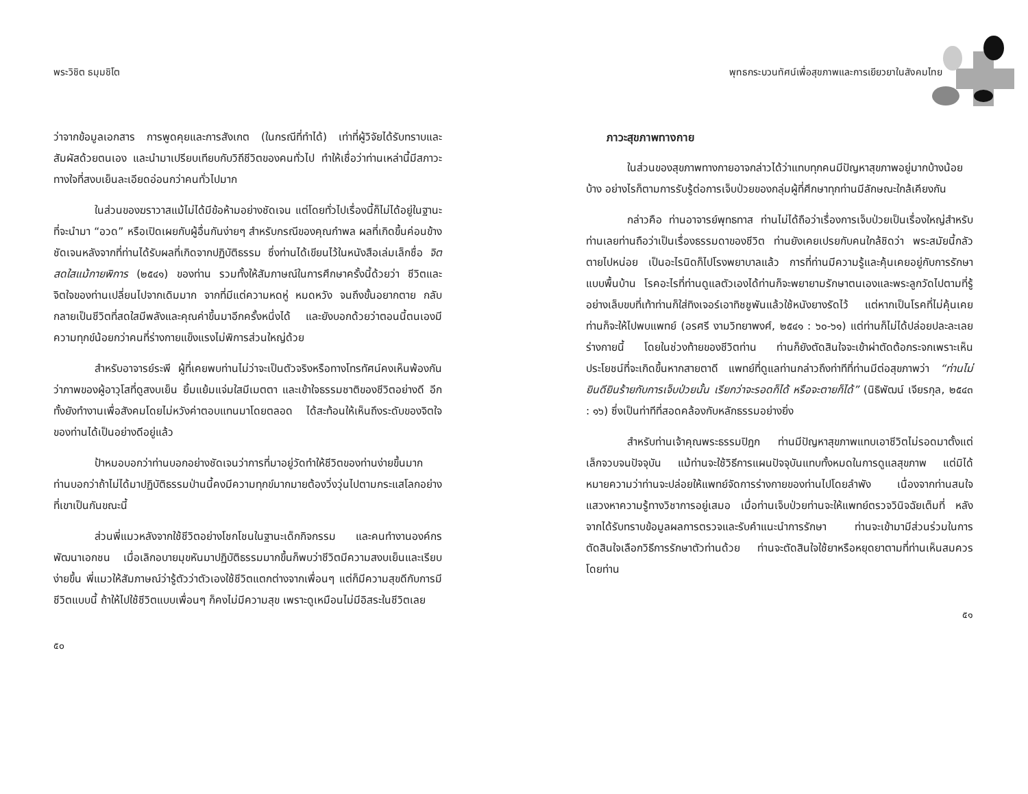พระวิชิต ธมฺมชิโต
ว่าจากข้อมูลเอกสาร การพูดคุยและการสังเกต (ในกรณีที่ทำได้) เท่าที่ผู้วิจัยได้รับทราบและสัมผัสด้วยตนเอง และนำมาเปรียบเทียบกับวิถีชีวิตของคนทั่วไป ทำให้เชื่อว่าท่านเหล่านี้มีสภาวะทางใจที่สงบเย็นละเอียดอ่อนกว่าคนทั่วไปมาก
ในส่วนของฆราวาสแม้ไม่ได้มีข้อห้ามอย่างชัดเจน แต่โดยทั่วไปเรื่องนี้ก็ไม่ได้อยู่ในฐานะที่จะนำมา “อวด” หรือเปิดเผยกับผู้อื่นกันง่ายๆ สำหรับกรณีของคุณกำพล ผลที่เกิดขึ้นค่อนข้างชัดเจนหลังจากที่ท่านได้รับผลที่เกิดจากปฏิบัติธรรม ซึ่งท่านได้เขียนไว้ในหนังสือเล่มเล็กชื่อ จิตสดใสแม้กายพิการ (๒๕๔๑) ของท่าน รวมทั้งให้สัมภาษณ์ในการศึกษาครั้งนี้ด้วยว่า ชีวิตและจิตใจของท่านเปลี่ยนไปจากเดิมมาก จากที่มีแต่ความหดหู่ หมดหวัง จนถึงขั้นอยากตาย กลับกลายเป็นชีวิตที่สดใสมีพลังและคุณค่าขึ้นมาอีกครั้งหนึ่งได้ และยังบอกด้วยว่าตอนนี้ตนเองมีความทุกข์น้อยกว่าคนที่ร่างกายแข็งแรงไม่พิการส่วนใหญ่ด้วย
สำหรับอาจารย์ระพี ผู้ที่เคยพบท่านไม่ว่าจะเป็นตัวจริงหรือทางโทรทัศน์คงเห็นพ้องกันว่าภาพของผู้อาวุโสที่ดูสงบเย็น ยิ้มแย้มแจ่มใสมีเมตตา และเข้าใจธรรมชาติของชีวิตอย่างดี อีกทั้งยังทำงานเพื่อสังคมโดยไม่หวังค่าตอบแทนมาโดยตลอด ได้สะท้อนให้เห็นถึงระดับของจิตใจของท่านได้เป็นอย่างดีอยู่แล้ว
ป้าหมอบอกว่าท่านบอกอย่างชัดเจนว่าการที่มาอยู่วัดทำให้ชีวิตของท่านง่ายขึ้นมาก ท่านบอกว่าถ้าไม่ได้มาปฏิบัติธรรมป่านนี้คงมีความทุกข์มากมายต้องวิ่งวุ่นไปตามกระแสโลกอย่างที่เขาเป็นกันขณะนี้
ส่วนพี่แมวหลังจากใช้ชีวิตอย่างโชกโชนในฐานะเด็กกิจกรรม และคนทำงานองค์กรพัฒนาเอกชน เมื่อเลิกอบายมุขหันมาปฏิบัติธรรมมากขึ้นก็พบว่าชีวิตมีความสงบเย็นและเรียบง่ายขึ้น พี่แมวให้สัมภาษณ์ว่ารู้ตัวว่าตัวเองใช้ชีวิตแตกต่างจากเพื่อนๆ แต่ก็มีความสุขดีกับการมีชีวิตแบบนี้ ถ้าให้ไปใช้ชีวิตแบบเพื่อนๆ ก็คงไม่มีความสุข เพราะดูเหมือนไม่มีอิสระในชีวิตเลย
๕๐
พุทธกระบวนทัศน์เพื่อสุขภาพและการเยียวยาในสังคมไทย
ภาวะสุขภาพทางกาย
ในส่วนของสุขภาพทางกายอาจกล่าวได้ว่าแทบทุกคนมีปัญหาสุขภาพอยู่มากบ้างน้อยบ้าง อย่างไรก็ตามการรับรู้ต่อการเจ็บป่วยของกลุ่มผู้ที่ศึกษาทุกท่านมีลักษณะใกล้เคียงกัน
กล่าวคือ ท่านอาจารย์พุทธทาส ท่านไม่ได้ถือว่าเรื่องการเจ็บป่วยเป็นเรื่องใหญ่สำหรับท่านเลยท่านถือว่าเป็นเรื่องธรรมดาของชีวิต ท่านยังเคยเปรยกับคนใกล้ชิดว่า พระสมัยนี้กลัวตายไปหน่อย เป็นอะไรนิดก็ไปโรงพยาบาลแล้ว การที่ท่านมีความรู้และคุ้นเคยอยู่กับการรักษาแบบพื้นบ้าน โรคอะไรที่ท่านดูแลตัวเองได้ท่านก็จะพยายามรักษาตนเองและพระลูกวัดไปตามที่รู้ อย่างเล็บขบที่เท้าท่านก็ใส่ทิงเจอร์เอาทิชชูพันแล้วใช้หนังยางรัดไว้ แต่หากเป็นโรคที่ไม่คุ้นเคยท่านก็จะให้ไปพบแพทย์ (อรศรี งามวิทยาพงศ์, ๒๕๔๑ : ๖๐-๖๑) แต่ท่านก็ไม่ได้ปล่อยปละละเลยร่างกายนี้ โดยในช่วงท้ายของชีวิตท่าน ท่านก็ยังตัดสินใจจะเข้าผ่าตัดต้อกระจกเพราะเห็นประโยชน์ที่จะเกิดขึ้นหากสายตาดี แพทย์ที่ดูแลท่านกล่าวถึงท่าทีที่ท่านมีต่อสุขภาพว่า “ท่านไม่ยินดียินร้ายกับการเจ็บป่วยนั้น เรียกว่าจะรอดก็ได้ หรือจะตายก็ได้” (นิธิพัฒน์ เจียรกุล, ๒๕๔๓ : ๑๖) ซึ่งเป็นท่าทีที่สอดคล้องกับหลักธรรมอย่างยิ่ง
สำหรับท่านเจ้าคุณพระธรรมปิฎก ท่านมีปัญหาสุขภาพแทบเอาชีวิตไม่รอดมาตั้งแต่เล็กจวบจนปัจจุบัน แม้ท่านจะใช้วิธีการแผนปัจจุบันแทบทั้งหมดในการดูแลสุขภาพ แต่มิได้หมายความว่าท่านจะปล่อยให้แพทย์จัดการร่างกายของท่านไปโดยลำพัง เนื่องจากท่านสนใจแสวงหาความรู้ทางวิชาการอยู่เสมอ เมื่อท่านเจ็บป่วยท่านจะให้แพทย์ตรวจวินิจฉัยเต็มที่ หลังจากได้รับทราบข้อมูลผลการตรวจและรับคำแนะนำการรักษา ท่านจะเข้ามามีส่วนร่วมในการตัดสินใจเลือกวิธีการรักษาตัวท่านด้วย ท่านจะตัดสินใจใช้ยาหรือหยุดยาตามที่ท่านเห็นสมควร โดยท่าน
๕๑